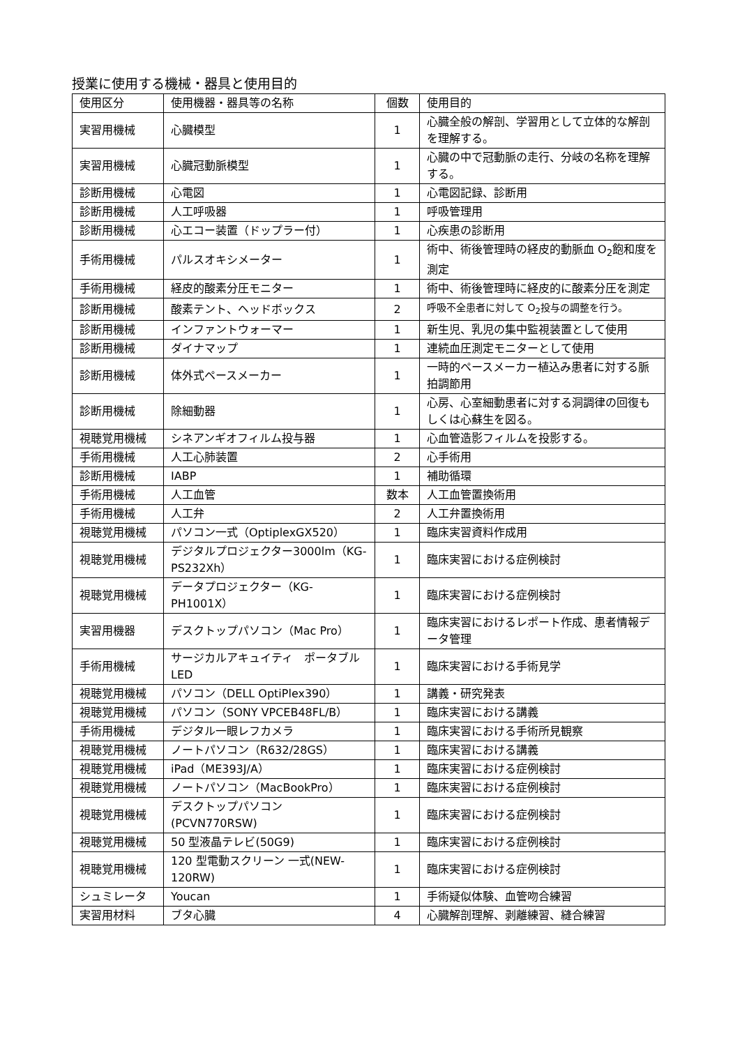授業に使用する機械・器具と使用目的
| 使用区分 | 使用機器・器具等の名称 | 個数 | 使用目的 |
| --- | --- | --- | --- |
| 実習用機械 | 心臓模型 | 1 | 心臓全般の解剖、学習用として立体的な解剖を理解する。 |
| 実習用機械 | 心臓冠動脈模型 | 1 | 心臓の中で冠動脈の走行、分岐の名称を理解する。 |
| 診断用機械 | 心電図 | 1 | 心電図記録、診断用 |
| 診断用機械 | 人工呼吸器 | 1 | 呼吸管理用 |
| 診断用機械 | 心エコー装置（ドップラー付） | 1 | 心疾患の診断用 |
| 手術用機械 | パルスオキシメーター | 1 | 術中、術後管理時の経皮的動脈血 O<sub>2</sub>飽和度を測定 |
| 手術用機械 | 経皮的酸素分圧モニター | 1 | 術中、術後管理時に経皮的に酸素分圧を測定 |
| 診断用機械 | 酸素テント、ヘッドボックス | 2 | 呼吸不全患者に対して O<sub>2</sub>投与の調整を行う。 |
| 診断用機械 | インファントウォーマー | 1 | 新生児、乳児の集中監視装置として使用 |
| 診断用機械 | ダイナマップ | 1 | 連続血圧測定モニターとして使用 |
| 診断用機械 | 体外式ペースメーカー | 1 | 一時的ペースメーカー植込み患者に対する脈拍調節用 |
| 診断用機械 | 除細動器 | 1 | 心房、心室細動患者に対する洞調律の回復もしくは心蘇生を図る。 |
| 視聴覚用機械 | シネアンギオフィルム投与器 | 1 | 心血管造影フィルムを投影する。 |
| 手術用機械 | 人工心肺装置 | 2 | 心手術用 |
| 診断用機械 | IABP | 1 | 補助循環 |
| 手術用機械 | 人工血管 | 数本 | 人工血管置換術用 |
| 手術用機械 | 人工弁 | 2 | 人工弁置換術用 |
| 視聴覚用機械 | パソコン一式（OptiplexGX520） | 1 | 臨床実習資料作成用 |
| 視聴覚用機械 | デジタルプロジェクター3000lm（KG-PS232Xh） | 1 | 臨床実習における症例検討 |
| 視聴覚用機械 | データプロジェクター（KG-PH1001X） | 1 | 臨床実習における症例検討 |
| 実習用機器 | デスクトップパソコン（Mac Pro） | 1 | 臨床実習におけるレポート作成、患者情報データ管理 |
| 手術用機械 | サージカルアキュイティ ポータブル LED | 1 | 臨床実習における手術見学 |
| 視聴覚用機械 | パソコン（DELL OptiPlex390） | 1 | 講義・研究発表 |
| 視聴覚用機械 | パソコン（SONY VPCEB48FL/B） | 1 | 臨床実習における講義 |
| 手術用機械 | デジタル一眼レフカメラ | 1 | 臨床実習における手術所見観察 |
| 視聴覚用機械 | ノートパソコン（R632/28GS） | 1 | 臨床実習における講義 |
| 視聴覚用機械 | iPad（ME393J/A） | 1 | 臨床実習における症例検討 |
| 視聴覚用機械 | ノートパソコン（MacBookPro） | 1 | 臨床実習における症例検討 |
| 視聴覚用機械 | デスクトップパソコン (PCVN770RSW) | 1 | 臨床実習における症例検討 |
| 視聴覚用機械 | 50 型液晶テレビ(50G9) | 1 | 臨床実習における症例検討 |
| 視聴覚用機械 | 120 型電動スクリーン 一式(NEW-120RW) | 1 | 臨床実習における症例検討 |
| シュミレータ | Youcan | 1 | 手術疑似体験、血管吻合練習 |
| 実習用材料 | ブタ心臓 | 4 | 心臓解剖理解、剥離練習、縫合練習 |